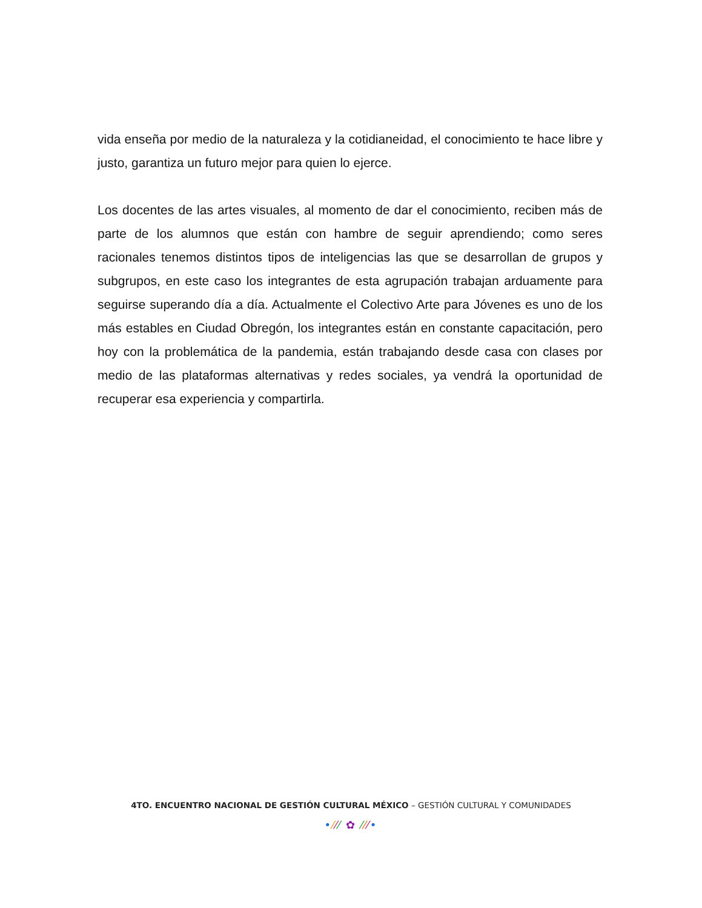vida enseña por medio de la naturaleza y la cotidianeidad, el conocimiento te hace libre y justo, garantiza un futuro mejor para quien lo ejerce.
Los docentes de las artes visuales, al momento de dar el conocimiento, reciben más de parte de los alumnos que están con hambre de seguir aprendiendo; como seres racionales tenemos distintos tipos de inteligencias las que se desarrollan de grupos y subgrupos, en este caso los integrantes de esta agrupación trabajan arduamente para seguirse superando día a día. Actualmente el Colectivo Arte para Jóvenes es uno de los más estables en Ciudad Obregón, los integrantes están en constante capacitación, pero hoy con la problemática de la pandemia, están trabajando desde casa con clases por medio de las plataformas alternativas y redes sociales, ya vendrá la oportunidad de recuperar esa experiencia y compartirla.
4TO. ENCUENTRO NACIONAL DE GESTIÓN CULTURAL MÉXICO – GESTIÓN CULTURAL Y COMUNIDADES
•⁄⁄⁄ ✿ ⁄⁄⁄•